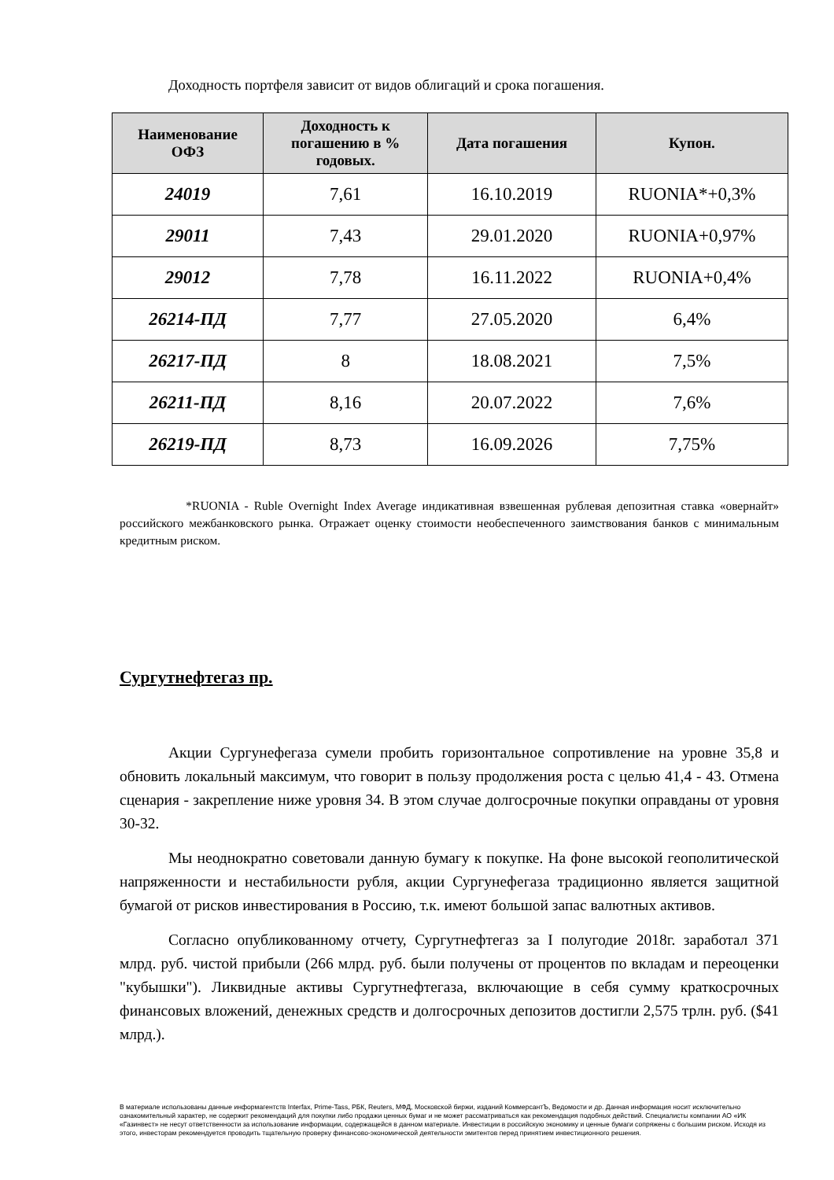Доходность портфеля зависит от видов облигаций и срока погашения.
| Наименование ОФЗ | Доходность к погашению в % годовых. | Дата погашения | Купон. |
| --- | --- | --- | --- |
| 24019 | 7,61 | 16.10.2019 | RUONIA*+0,3% |
| 29011 | 7,43 | 29.01.2020 | RUONIA+0,97% |
| 29012 | 7,78 | 16.11.2022 | RUONIA+0,4% |
| 26214-ПД | 7,77 | 27.05.2020 | 6,4% |
| 26217-ПД | 8 | 18.08.2021 | 7,5% |
| 26211-ПД | 8,16 | 20.07.2022 | 7,6% |
| 26219-ПД | 8,73 | 16.09.2026 | 7,75% |
*RUONIA - Ruble Overnight Index Average индикативная взвешенная рублевая депозитная ставка «овернайт» российского межбанковского рынка. Отражает оценку стоимости необеспеченного заимствования банков с минимальным кредитным риском.
Сургутнефтегаз пр.
Акции Сургунефегаза сумели пробить горизонтальное сопротивление на уровне 35,8 и обновить локальный максимум, что говорит в пользу продолжения роста с целью 41,4 - 43. Отмена сценария - закрепление ниже уровня 34. В этом случае долгосрочные покупки оправданы от уровня 30-32.
Мы неоднократно советовали данную бумагу к покупке. На фоне высокой геополитической напряженности и нестабильности рубля, акции Сургунефегаза традиционно является защитной бумагой от рисков инвестирования в Россию, т.к. имеют большой запас валютных активов.
Согласно опубликованному отчету, Сургутнефтегаз за I полугодие 2018г. заработал 371 млрд. руб. чистой прибыли (266 млрд. руб. были получены от процентов по вкладам и переоценки "кубышки"). Ликвидные активы Сургутнефтегаза, включающие в себя сумму краткосрочных финансовых вложений, денежных средств и долгосрочных депозитов достигли 2,575 трлн. руб. ($41 млрд.).
В материале использованы данные информагентств Interfax, Prime-Tass, РБК, Reuters, МФД, Московской биржи, изданий КоммерсантЪ, Ведомости и др. Данная информация носит исключительно ознакомительный характер, не содержит рекомендаций для покупки либо продажи ценных бумаг и не может рассматриваться как рекомендация подобных действий. Специалисты компании АО «ИК «Газинвест» не несут ответственности за использование информации, содержащейся в данном материале. Инвестиции в российскую экономику и ценные бумаги сопряжены с большим риском. Исходя из этого, инвесторам рекомендуется проводить тщательную проверку финансово-экономической деятельности эмитентов перед принятием инвестиционного решения.